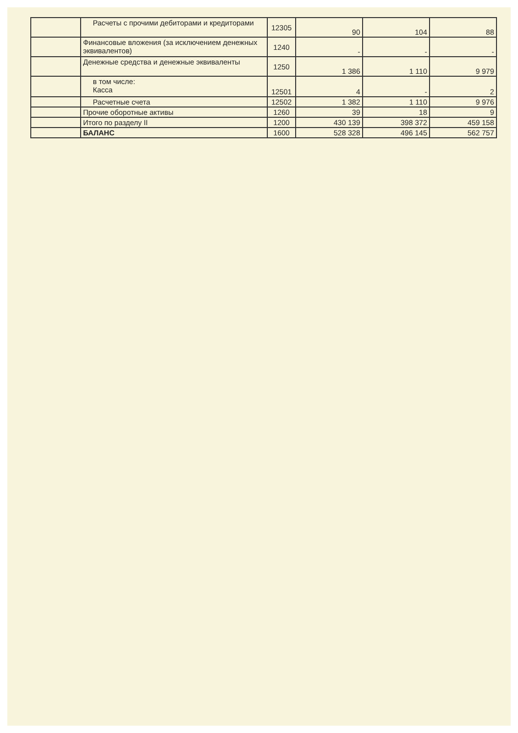| | Расчеты с прочими дебиторами и кредиторами | 12305 | 90 | 104 | 88 |
| | Финансовые вложения (за исключением денежных эквивалентов) | 1240 | - | - | - |
| | Денежные средства и денежные эквиваленты | 1250 | 1 386 | 1 110 | 9 979 |
| | в том числе: Касса | 12501 | 4 | - | 2 |
| | Расчетные счета | 12502 | 1 382 | 1 110 | 9 976 |
| | Прочие оборотные активы | 1260 | 39 | 18 | 9 |
| | Итого по разделу II | 1200 | 430 139 | 398 372 | 459 158 |
| | БАЛАНС | 1600 | 528 328 | 496 145 | 562 757 |